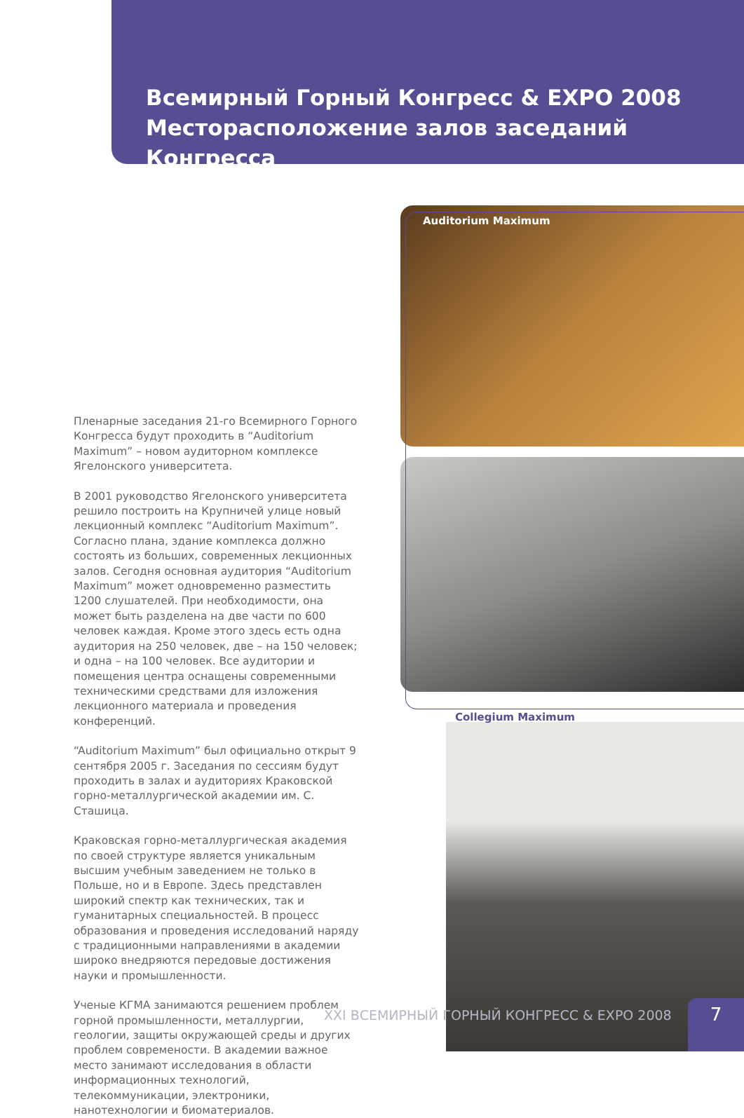Всемирный Горный Конгресс & EXPO 2008
Месторасположение залов заседаний Конгресса
Пленарные заседания 21-го Всемирного Горного Конгресса будут проходить в “Auditorium Maximum” – новом аудиторном комплексе Ягелонского университета.
В 2001 руководство Ягелонского университета решило построить на Крупничей улице новый лекционный комплекс “Auditorium Maximum”. Согласно плана, здание комплекса должно состоять из больших, современных лекционных залов. Сегодня основная аудитория “Auditorium Maximum” может одновременно разместить 1200 слушателей. При необходимости, она может быть разделена на две части по 600 человек каждая. Кроме этого здесь есть одна аудитория на 250 человек, две – на 150 человек; и одна – на 100 человек. Все аудитории и помещения центра оснащены современными техническими средствами для изложения лекционного материала и проведения конференций.
“Auditorium Maximum” был официально открыт 9 сентября 2005 г. Заседания по сессиям будут проходить в залах и аудиториях Краковской горно-металлургической академии им. С. Сташица.
Краковская горно-металлургическая академия по своей структуре является уникальным высшим учебным заведением не только в Польше, но и в Европе. Здесь представлен широкий спектр как технических, так и гуманитарных специальностей. В процесс образования и проведения исследований наряду с традиционными направлениями в академии широко внедряются передовые достижения науки и промышленности.
Ученые КГМА занимаются решением проблем горной промышленности, металлургии, геологии, защиты окружающей среды и других проблем современости. В академии важное место занимают исследования в области информационных технологий, телекоммуникации, электроники, нанотехнологии и биоматериалов.
Auditorium Maximum
Collegium Maximum
XXI ВСЕМИРНЫЙ ГОРНЫЙ КОНГРЕСС & EXPO 2008
7